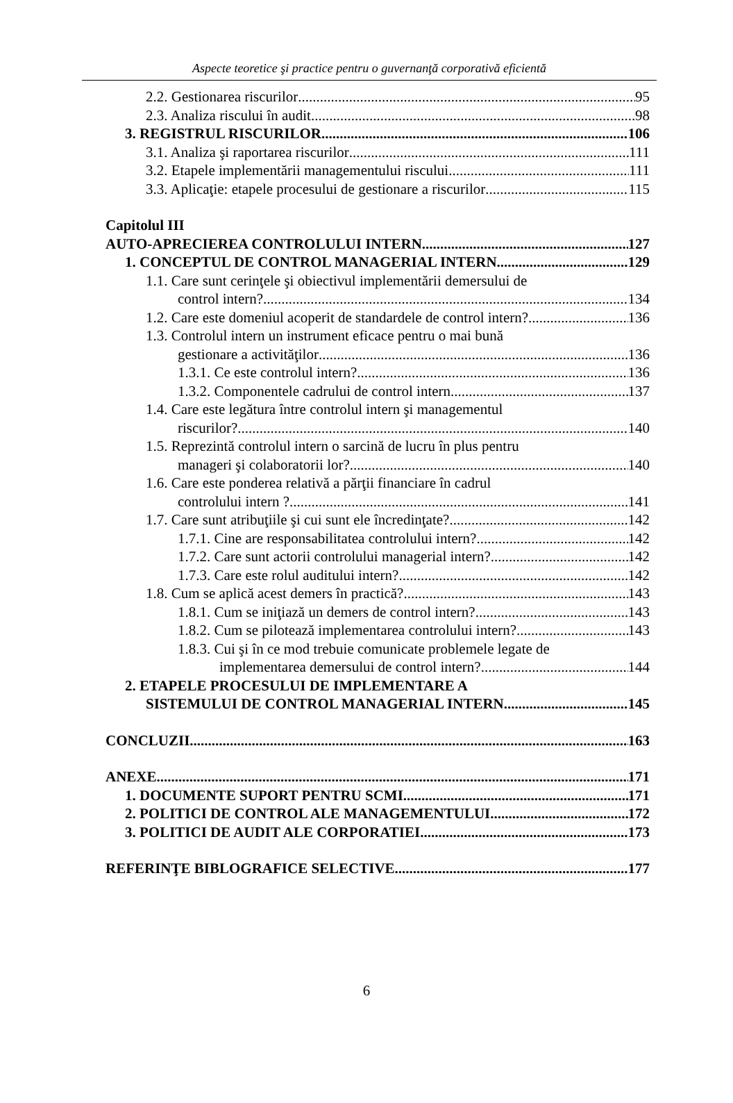Aspecte teoretice şi practice pentru o guvernanţă corporativă eficientă
2.2. Gestionarea riscurilor 95
2.3. Analiza riscului în audit 98
3. REGISTRUL RISCURILOR 106
3.1. Analiza şi raportarea riscurilor 111
3.2. Etapele implementării managementului riscului 111
3.3. Aplicaţie: etapele procesului de gestionare a riscurilor 115
Capitolul III
AUTO-APRECIEREA CONTROLULUI INTERN 127
1. CONCEPTUL DE CONTROL MANAGERIAL INTERN 129
1.1. Care sunt cerinţele şi obiectivul implementării demersului de
control intern? 134
1.2. Care este domeniul acoperit de standardele de control intern? 136
1.3. Controlul intern un instrument eficace pentru o mai bună
gestionare a activităţilor 136
1.3.1. Ce este controlul intern? 136
1.3.2. Componentele cadrului de control intern 137
1.4. Care este legătura între controlul intern şi managementul
riscurilor? 140
1.5. Reprezintă controlul intern o sarcină de lucru în plus pentru
manageri şi colaboratorii lor? 140
1.6. Care este ponderea relativă a părţii financiare în cadrul
controlului intern ? 141
1.7. Care sunt atribuţiile şi cui sunt ele încredinţate? 142
1.7.1. Cine are responsabilitatea controlului intern? 142
1.7.2. Care sunt actorii controlului managerial intern? 142
1.7.3. Care este rolul auditului intern? 142
1.8. Cum se aplică acest demers în practică? 143
1.8.1. Cum se iniţiază un demers de control intern? 143
1.8.2. Cum se pilotează implementarea controlului intern? 143
1.8.3. Cui şi în ce mod trebuie comunicate problemele legate de
implementarea demersului de control intern? 144
2. ETAPELE PROCESULUI DE IMPLEMENTARE A
SISTEMULUI DE CONTROL MANAGERIAL INTERN 145
CONCLUZII 163
ANEXE 171
1. DOCUMENTE SUPORT PENTRU SCMI 171
2. POLITICI DE CONTROL ALE MANAGEMENTULUI 172
3. POLITICI DE AUDIT ALE CORPORATIEI 173
REFERINŢE BIBLOGRAFICE SELECTIVE 177
6